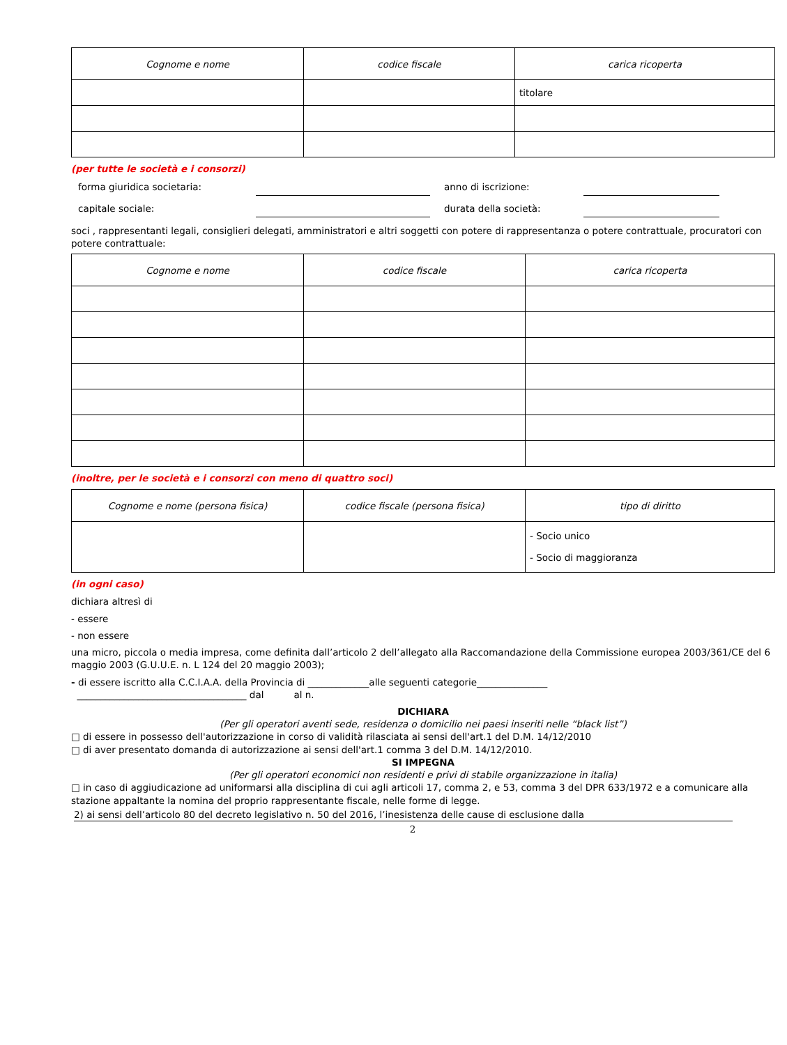| Cognome e nome | codice fiscale | carica ricoperta |
| --- | --- | --- |
| | | titolare |
(per tutte le società e i consorzi)
forma giuridica societaria: anno di iscrizione:
capitale sociale: durata della società:
soci , rappresentanti legali, consiglieri delegati, amministratori e altri soggetti con potere di rappresentanza o potere contrattuale, procuratori con potere contrattuale:
| Cognome e nome | codice fiscale | carica ricoperta |
| --- | --- | --- |
(inoltre, per le società e i consorzi con meno di quattro soci)
| Cognome e nome (persona fisica) | codice fiscale (persona fisica) | tipo di diritto |
| --- | --- | --- |
| | | - Socio unico - Socio di maggioranza |
(in ogni caso)
dichiara altresì di
- essere
- non essere
una micro, piccola o media impresa, come definita dall’articolo 2 dell’allegato alla Raccomandazione della Commissione europea 2003/361/CE del 6 maggio 2003 (G.U.U.E. n. L 124 del 20 maggio 2003);
- di essere iscritto alla C.C.I.A.A. della Provincia di _____________alle seguenti categorie_______________
____________________________________ dal al n.
DICHIARA
(Per gli operatori aventi sede, residenza o domicilio nei paesi inseriti nelle “black list”)
□ di essere in possesso dell'autorizzazione in corso di validità rilasciata ai sensi dell'art.1 del D.M. 14/12/2010
□ di aver presentato domanda di autorizzazione ai sensi dell'art.1 comma 3 del D.M. 14/12/2010.
SI IMPEGNA
(Per gli operatori economici non residenti e privi di stabile organizzazione in italia)
□ in caso di aggiudicazione ad uniformarsi alla disciplina di cui agli articoli 17, comma 2, e 53, comma 3 del DPR 633/1972 e a comunicare alla stazione appaltante la nomina del proprio rappresentante fiscale, nelle forme di legge.
2) ai sensi dell’articolo 80 del decreto legislativo n. 50 del 2016, l’inesistenza delle cause di esclusione dalla
2